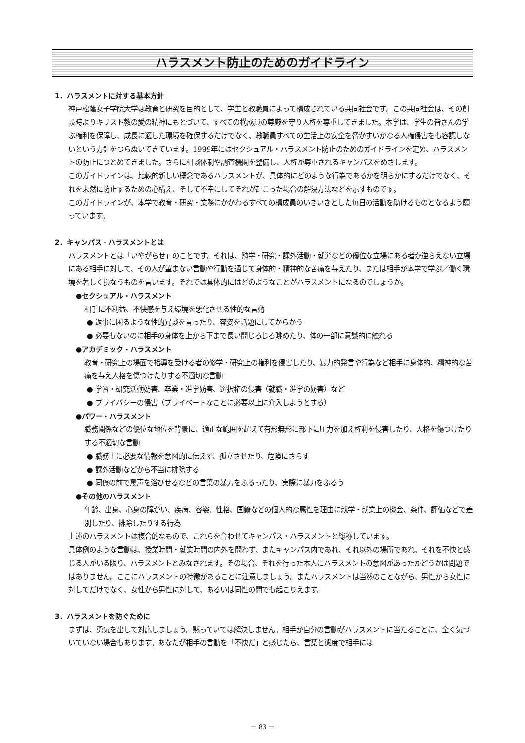ハラスメント防止のためのガイドライン
1．ハラスメントに対する基本方針
神戸松蔭女子学院大学は教育と研究を目的として、学生と教職員によって構成されている共同社会です。この共同社会は、その創設時よりキリスト教の愛の精神にもとづいて、すべての構成員の尊厳を守り人権を尊重してきました。本学は、学生の皆さんの学ぶ権利を保障し、成長に適した環境を確保するだけでなく、教職員すべての生活上の安全を脅かすいかなる人権侵害をも容認しないという方針をつらぬいてきています。1999年にはセクシュアル・ハラスメント防止のためのガイドラインを定め、ハラスメントの防止につとめてきました。さらに相談体制や調査機関を整備し、人権が尊重されるキャンパスをめざします。
このガイドラインは、比較的新しい概念であるハラスメントが、具体的にどのような行為であるかを明らかにするだけでなく、それを未然に防止するための心構え、そして不幸にしてそれが起こった場合の解決方法などを示すものです。
このガイドラインが、本学で教育・研究・業務にかかわるすべての構成員のいきいきとした毎日の活動を助けるものとなるよう願っています。
2．キャンパス・ハラスメントとは
ハラスメントとは「いやがらせ」のことです。それは、勉学・研究・課外活動・就労などの優位な立場にある者が逆らえない立場にある相手に対して、その人が望まない言動や行動を通じて身体的・精神的な苦痛を与えたり、または相手が本学で学ぶ／働く環境を著しく損なうものを言います。それでは具体的にはどのようなことがハラスメントになるのでしょうか。
●セクシュアル・ハラスメント
相手に不利益、不快感を与え環境を悪化させる性的な言動
● 返事に困るような性的冗談を言ったり、容姿を話題にしてからかう
● 必要もないのに相手の身体を上から下まで長い間じろじろ眺めたり、体の一部に意識的に触れる
●アカデミック・ハラスメント
教育・研究上の場面で指導を受ける者の修学・研究上の権利を侵害したり、暴力的発言や行為など相手に身体的、精神的な苦痛を与え人格を傷つけたりする不適切な言動
● 学習・研究活動妨害、卒業・進学妨害、選択権の侵害（就職・進学の妨害）など
● プライバシーの侵害（プライベートなことに必要以上に介入しようとする）
●パワー・ハラスメント
職務関係などの優位な地位を背景に、適正な範囲を超えて有形無形に部下に圧力を加え権利を侵害したり、人格を傷つけたりする不適切な言動
● 職務上に必要な情報を意図的に伝えず、孤立させたり、危険にさらす
● 課外活動などから不当に排除する
● 同僚の前で罵声を浴びせるなどの言葉の暴力をふるったり、実際に暴力をふるう
●その他のハラスメント
年齢、出身、心身の障がい、疾病、容姿、性格、国籍などの個人的な属性を理由に就学・就業上の機会、条件、評価などで差別したり、排除したりする行為
上述のハラスメントは複合的なもので、これらを合わせてキャンパス・ハラスメントと総称しています。
具体例のような言動は、授業時間・就業時間の内外を問わず、またキャンパス内であれ、それ以外の場所であれ、それを不快と感じる人がいる限り、ハラスメントとみなされます。その場合、それを行った本人にハラスメントの意図があったかどうかは問題ではありません。ここにハラスメントの特徴があることに注意しましょう。またハラスメントは当然のことながら、男性から女性に対してだけでなく、女性から男性に対して、あるいは同性の間でも起こりえます。
3．ハラスメントを防ぐために
まずは、勇気を出して対応しましょう。黙っていては解決しません。相手が自分の言動がハラスメントに当たることに、全く気づいていない場合もあります。あなたが相手の言動を「不快だ」と感じたら、言葉と態度で相手には
－ 83 －